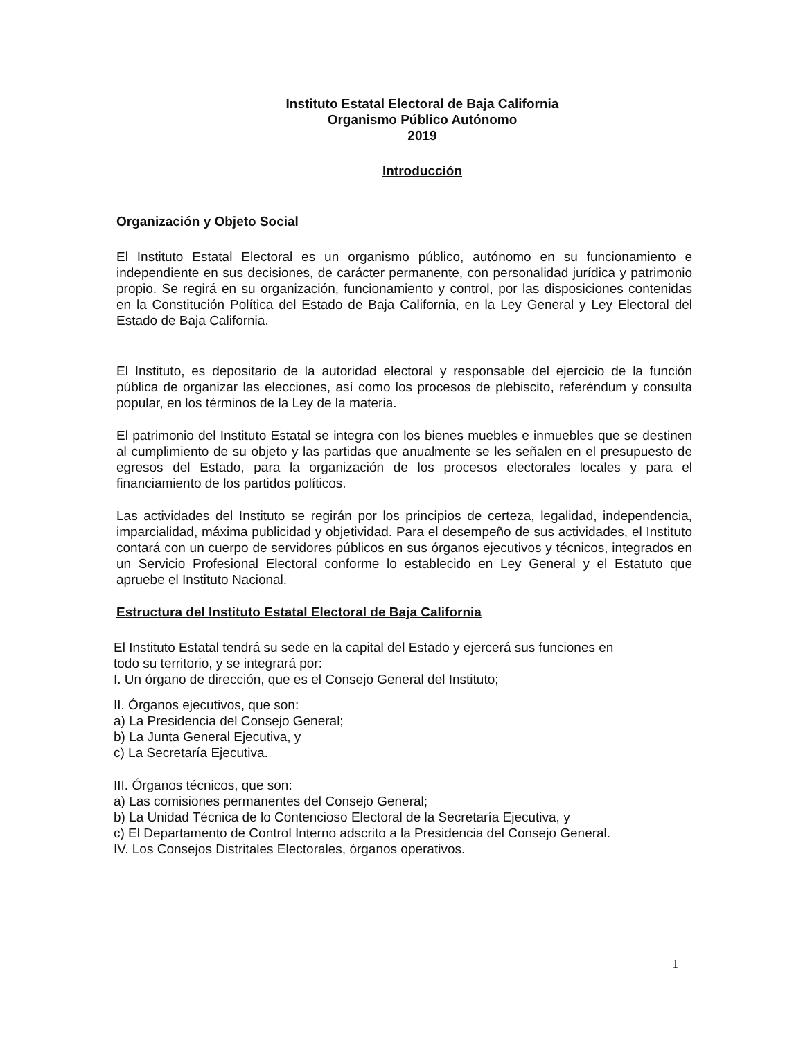Instituto Estatal Electoral de Baja California
Organismo Público Autónomo
2019
Introducción
Organización y Objeto Social
El Instituto Estatal Electoral es un organismo público, autónomo en su funcionamiento e independiente en sus decisiones, de carácter permanente, con personalidad jurídica y patrimonio propio. Se regirá en su organización, funcionamiento y control, por las disposiciones contenidas en la Constitución Política del Estado de Baja California, en la Ley General y Ley Electoral del Estado de Baja California.
El Instituto, es depositario de la autoridad electoral y responsable del ejercicio de la función pública de organizar las elecciones, así como los procesos de plebiscito, referéndum y consulta popular, en los términos de la Ley de la materia.
El patrimonio del Instituto Estatal se integra con los bienes muebles e inmuebles que se destinen al cumplimiento de su objeto y las partidas que anualmente se les señalen en el presupuesto de egresos del Estado, para la organización de los procesos electorales locales y para el financiamiento de los partidos políticos.
Las actividades del Instituto se regirán por los principios de certeza, legalidad, independencia, imparcialidad, máxima publicidad y objetividad. Para el desempeño de sus actividades, el Instituto contará con un cuerpo de servidores públicos en sus órganos ejecutivos y técnicos, integrados en un Servicio Profesional Electoral conforme lo establecido en Ley General y el Estatuto que apruebe el Instituto Nacional.
Estructura del Instituto Estatal Electoral de Baja California
El Instituto Estatal tendrá su sede en la capital del Estado y ejercerá sus funciones en
todo su territorio, y se integrará por:
I. Un órgano de dirección, que es el Consejo General del Instituto;
II. Órganos ejecutivos, que son:
a) La Presidencia del Consejo General;
b) La Junta General Ejecutiva, y
c) La Secretaría Ejecutiva.
III. Órganos técnicos, que son:
a) Las comisiones permanentes del Consejo General;
b) La Unidad Técnica de lo Contencioso Electoral de la Secretaría Ejecutiva, y
c) El Departamento de Control Interno adscrito a la Presidencia del Consejo General.
IV. Los Consejos Distritales Electorales, órganos operativos.
1